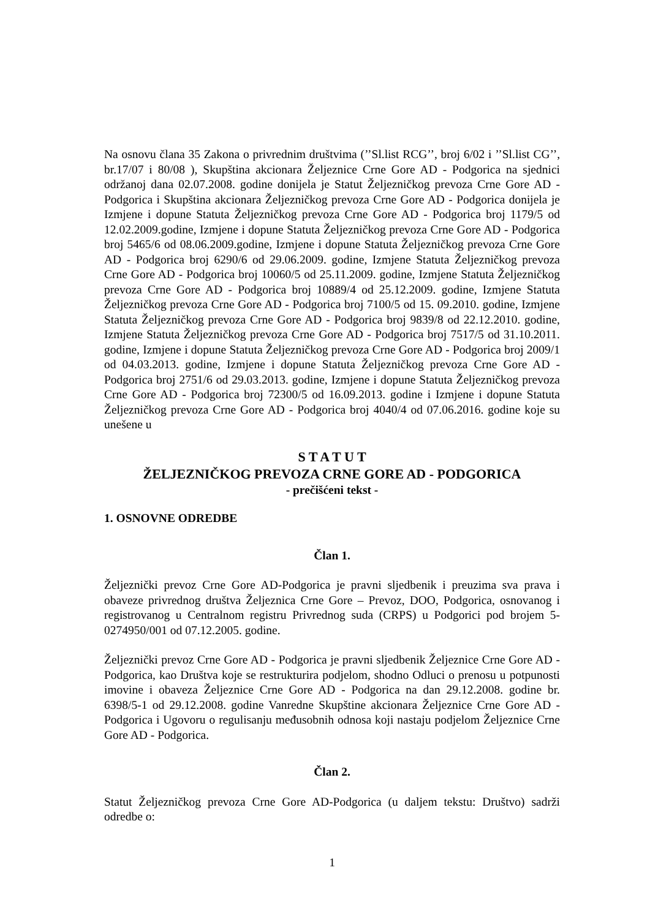Na osnovu člana 35 Zakona o privrednim društvima (’’Sl.list RCG’’, broj 6/02 i ’’Sl.list CG’’, br.17/07 i 80/08 ), Skupština akcionara Željeznice Crne Gore AD - Podgorica na sjednici održanoj dana 02.07.2008. godine donijela je Statut Željezničkog prevoza Crne Gore AD - Podgorica i Skupština akcionara Željezničkog prevoza Crne Gore AD - Podgorica donijela je Izmjene i dopune Statuta Željezničkog prevoza Crne Gore AD - Podgorica broj 1179/5 od 12.02.2009.godine, Izmjene i dopune Statuta Željezničkog prevoza Crne Gore AD - Podgorica broj 5465/6 od 08.06.2009.godine, Izmjene i dopune Statuta Željezničkog prevoza Crne Gore AD - Podgorica broj 6290/6 od 29.06.2009. godine, Izmjene Statuta Željezničkog prevoza Crne Gore AD - Podgorica broj 10060/5 od 25.11.2009. godine, Izmjene Statuta Željezničkog prevoza Crne Gore AD - Podgorica broj 10889/4 od 25.12.2009. godine, Izmjene Statuta Željezničkog prevoza Crne Gore AD - Podgorica broj 7100/5 od 15. 09.2010. godine, Izmjene Statuta Željezničkog prevoza Crne Gore AD - Podgorica broj 9839/8 od 22.12.2010. godine, Izmjene Statuta Željezničkog prevoza Crne Gore AD - Podgorica broj 7517/5 od 31.10.2011. godine, Izmjene i dopune Statuta Željezničkog prevoza Crne Gore AD - Podgorica broj 2009/1 od 04.03.2013. godine, Izmjene i dopune Statuta Željezničkog prevoza Crne Gore AD - Podgorica broj 2751/6 od 29.03.2013. godine, Izmjene i dopune Statuta Željezničkog prevoza Crne Gore AD - Podgorica broj 72300/5 od 16.09.2013. godine i Izmjene i dopune Statuta Željezničkog prevoza Crne Gore AD - Podgorica broj 4040/4 od 07.06.2016. godine koje su unešene u
S T A T U T
ŽELJEZNIČKOG PREVOZA CRNE GORE AD - PODGORICA
- prečišćeni tekst -
1. OSNOVNE ODREDBE
Član 1.
Željeznički prevoz Crne Gore AD-Podgorica je pravni sljedbenik i preuzima sva prava i obaveze privrednog društva Željeznica Crne Gore – Prevoz, DOO, Podgorica, osnovanog i registrovanog u Centralnom registru Privrednog suda (CRPS) u Podgorici pod brojem 5-0274950/001 od 07.12.2005. godine.
Željeznički prevoz Crne Gore AD - Podgorica je pravni sljedbenik Željeznice Crne Gore AD - Podgorica, kao Društva koje se restrukturira podjelom, shodno Odluci o prenosu u potpunosti imovine i obaveza Željeznice Crne Gore AD - Podgorica na dan 29.12.2008. godine br. 6398/5-1 od 29.12.2008. godine Vanredne Skupštine akcionara Željeznice Crne Gore AD - Podgorica i Ugovoru o regulisanju međusobnih odnosa koji nastaju podjelom Željeznice Crne Gore AD - Podgorica.
Član 2.
Statut Željezničkog prevoza Crne Gore AD-Podgorica (u daljem tekstu: Društvo) sadrži odredbe o:
1